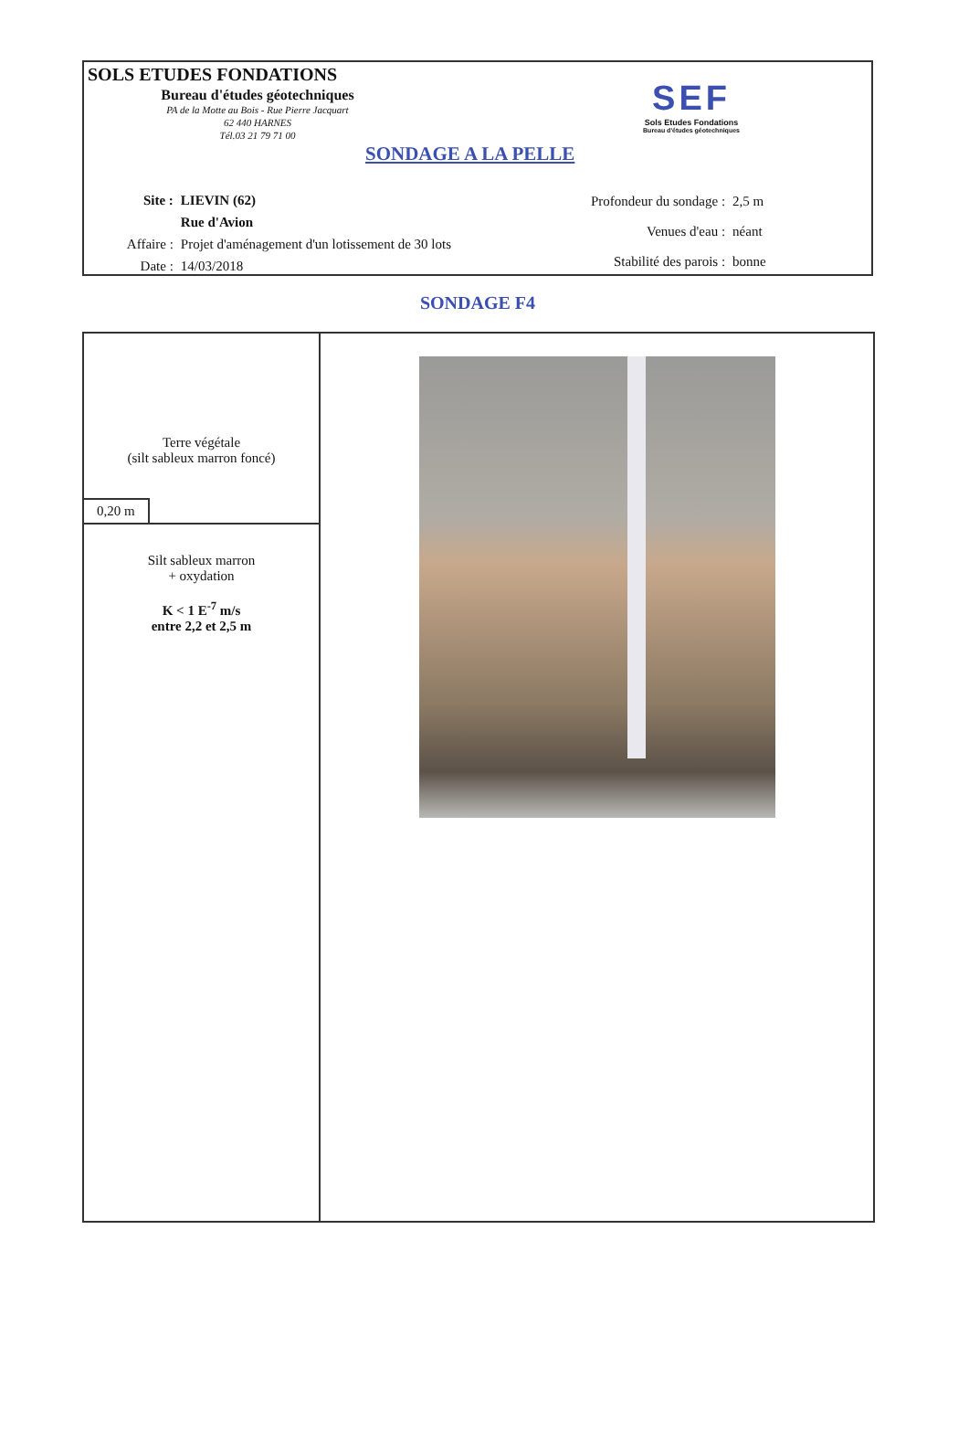SOLS ETUDES FONDATIONS
Bureau d'études géotechniques
PA de la Motte au Bois - Rue Pierre Jacquart
62 440 HARNES
Tél.03 21 79 71 00
SONDAGE A LA PELLE
SEF
Sols Etudes Fondations
Bureau d'études géotechniques
| Site : | LIEVIN (62) |
| | Rue d'Avion |
| Affaire : | Projet d'aménagement d'un lotissement de 30 lots |
| Date : | 14/03/2018 |
| Profondeur du sondage : | 2,5 m |
| Venues d'eau : | néant |
| Stabilité des parois : | bonne |
SONDAGE F4
| Terre végétale (silt sableux marron foncé) 0,20 m | |
| Silt sableux marron + oxydation K < 1 E<sup>-7</sup> m/s entre 2,2 et 2,5 m | |